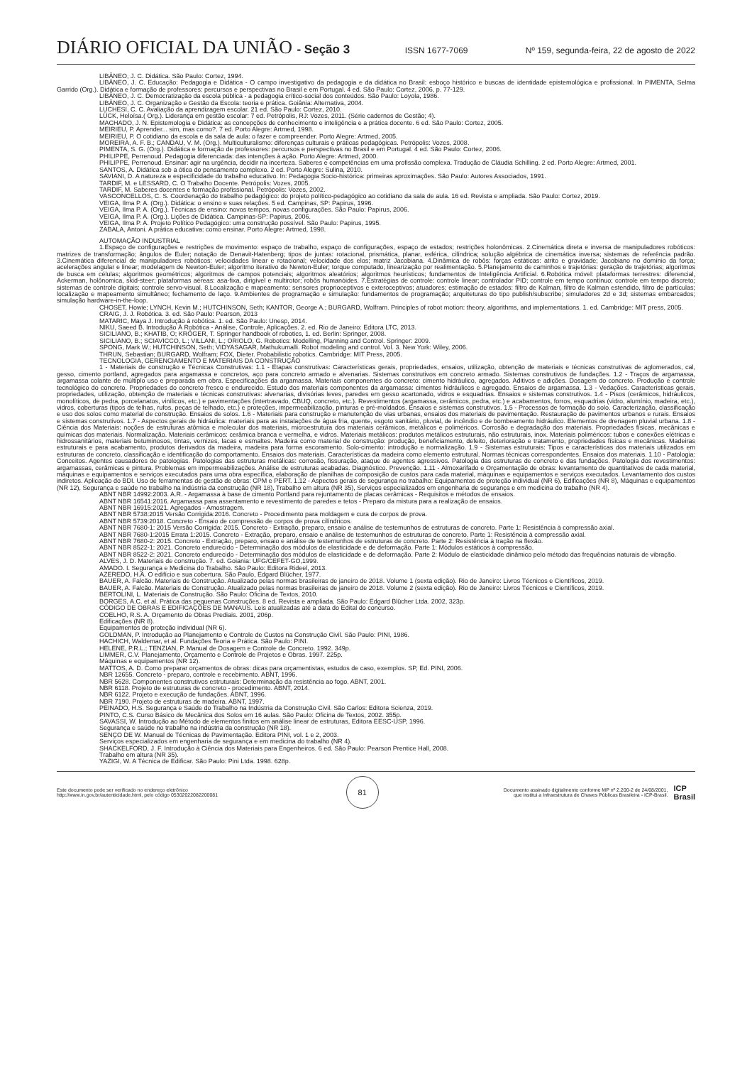DIÁRIO OFICIAL DA UNIÃO - Seção 3
ISSN 1677-7069 Nº 159, segunda-feira, 22 de agosto de 2022
LIBÂNEO, J. C. Didática. São Paulo: Cortez, 1994.
LIBÂNEO, J. C. Educação: Pedagogia e Didática - O campo investigativo da pedagogia e da didática no Brasil: esboço histórico e buscas de identidade epistemológica e profissional. In PIMENTA, Selma Garrido (Org.). Didática e formação de professores: percursos e perspectivas no Brasil e em Portugal. 4 ed. São Paulo: Cortez, 2006, p. 77-129.
LIBÂNEO, J. C. Democratização da escola pública - a pedagogia crítico-social dos conteúdos. São Paulo: Loyola, 1986.
LIBÂNEO, J. C. Organização e Gestão da Escola: teoria e prática. Goiânia: Alternativa, 2004.
LUCHESI, C. C. Avaliação da aprendizagem escolar. 21 ed. São Paulo: Cortez, 2010.
LÜCK, Heloísa.( Org.). Liderança em gestão escolar: 7 ed. Petrópolis, RJ: Vozes, 2011. (Série cadernos de Gestão; 4).
MACHADO, J. N. Epistemologia e Didática: as concepções de conhecimento e inteligência e a prática docente. 6 ed. São Paulo: Cortez, 2005.
MEIRIEU, P. Aprender... sim, mas como?. 7 ed. Porto Alegre: Artmed, 1998.
MEIRIEU, P. O cotidiano da escola e da sala de aula: o fazer e compreender. Porto Alegre: Artmed, 2005.
MOREIRA, A. F. B.; CANDAU, V. M. (Org.). Multiculturalismo: diferenças culturais e práticas pedagógicas. Petrópolis: Vozes, 2008.
PIMENTA, S. G. (Org.). Didática e formação de professores: percursos e perspectivas no Brasil e em Portugal. 4 ed. São Paulo: Cortez, 2006.
PHILIPPE, Perrenoud. Pedagogia diferenciada: das intenções à ação. Porto Alegre: Artmed, 2000.
PHILIPPE, Perrenoud. Ensinar: agir na urgência, decidir na incerteza. Saberes e competências em uma profissão complexa. Tradução de Cláudia Schilling. 2 ed. Porto Alegre: Artmed, 2001.
SANTOS, A. Didática sob a ótica do pensamento complexo. 2 ed. Porto Alegre: Sulina, 2010.
SAVIANI, D. A natureza e especificidade do trabalho educativo. In: Pedagogia Socio-histórica: primeiras aproximações. São Paulo: Autores Associados, 1991.
TARDIF, M. e LESSARD, C. O Trabalho Docente. Petrópolis: Vozes, 2005.
TARDIF, M. Saberes docentes e formação profissional. Petrópolis: Vozes, 2002.
VASCONCELLOS, C. S. Coordenação do trabalho pedagógico: do projeto político-pedagógico ao cotidiano da sala de aula. 16 ed. Revista e ampliada. São Paulo: Cortez, 2019.
VEIGA, Ilma P. A. (Org.). Didática: o ensino e suas relações. 5 ed. Campinas, SP: Papirus, 1996.
VEIGA, Ilma P. A. (Org.). Técnicas de ensino: novos tempos, novas configurações. São Paulo: Papirus, 2006.
VEIGA, Ilma P. A. (Org.). Lições de Didática. Campinas-SP: Papirus, 2006.
VEIGA, Ilma P. A. Projeto Político Pedagógico: uma construção possível. São Paulo: Papirus, 1995.
ZABALA, Antoni. A prática educativa: como ensinar. Porto Alegre: Artmed, 1998.
AUTOMAÇÃO INDUSTRIAL
1.Espaço de configurações e restrições de movimento: espaço de trabalho, espaço de configurações, espaço de estados; restrições holonômicas. 2.Cinemática direta e inversa de manipuladores robóticos: matrizes de transformação; ângulos de Euler; notação de Denavit-Hatenberg; tipos de juntas: rotacional, prismática, planar, esférica, cilíndrica; solução algébrica de cinemática inversa; sistemas de referência padrão. 3.Cinemática diferencial de manipuladores robóticos: velocidades linear e rotacional; velocidade dos elos; matriz Jacobiana. 4.Dinâmica de robôs: forças estáticas: atrito e gravidade; Jacobiano no domínio da força; acelerações angular e linear; modelagem de Newton-Euler; algoritmo iterativo de Newton-Euler; torque computado, linearização por realimentação. 5.Planejamento de caminhos e trajetórias: geração de trajetórias; algoritmos de busca em células; algoritmos geométricos; algoritmos de campos potenciais; algoritmos aleatórios; algoritmos heurísticos; fundamentos de Inteligência Artificial. 6.Robótica móvel: plataformas terrestres: diferencial, Ackerman, holônomica, skid-steer; plataformas aéreas: asa-fixa, dirigível e multirotor; robôs humanóides. 7.Estratégias de controle: controle linear; controlador PID; controle em tempo contínuo; controle em tempo discreto; sistemas de controle digitais; controle servo-visual. 8.Localização e mapeamento: sensores proprioceptivos e exteroceptivos; atuadores; estimação de estados: filtro de Kalman, filtro de Kalman estendido, filtro de partículas; localização e mapeamento simultâneo; fechamento de laço. 9.Ambientes de programação e simulação: fundamentos de programação; arquiteturas do tipo publish/subscribe; simuladores 2d e 3d; sistemas embarcados; simulação hardware-in-the-loop.
CHOSET, Howie; LYNCH, Kevin M.; HUTCHINSON, Seth; KANTOR, George A.; BURGARD, Wolfram. Principles of robot motion: theory, algorithms, and implementations. 1. ed. Cambridge: MIT press, 2005.
CRAIG, J. J. Robótica. 3. ed. São Paulo: Pearson, 2013
MATARIC, Maya J. Introdução à robótica. 1. ed. São Paulo: Unesp, 2014.
NIKU, Saeed B. Introdução À Robótica - Análise, Controle, Aplicações. 2. ed. Rio de Janeiro: Editora LTC, 2013.
SICILIANO, B.; KHATIB, O; KRÖGER, T. Springer handbook of robotics, 1. ed. Berlin: Springer, 2008.
SICILIANO, B.; SCIAVICCO, L.; VILLANI, L.; ORIOLO, G. Robotics: Modelling, Planning and Control. Springer: 2009.
SPONG, Mark W.; HUTCHINSON, Seth; VIDYASAGAR, Mathukumalli. Robot modeling and control. Vol. 3. New York: Wiley, 2006.
THRUN, Sebastian; BURGARD, Wolfram; FOX, Dieter. Probabilistic robotics. Cambridge: MIT Press, 2005.
TECNOLOGIA, GERENCIAMENTO E MATERIAIS DA CONSTRUÇÃO
1 - Materiais de construção e Técnicas Construtivas: 1.1 - Etapas construtivas: Características gerais, propriedades, ensaios, utilização, obtenção de materiais e técnicas construtivas de aglomerados, cal, gesso, cimento portland, agregados para argamassa e concretos, aço para concreto armado e alvenarias. Sistemas construtivos em concreto armado. Sistemas construtivos de fundações. 1.2 - Traços de argamassa, argamassa colante de múltiplo uso e preparada em obra. Especificações da argamassa. Materiais componentes do concreto: cimento hidráulico, agregados. Aditivos e adições. Dosagem do concreto. Produção e controle tecnológico do concreto. Propriedades do concreto fresco e endurecido. Estudo dos materiais componentes da argamassa: cimentos hidráulicos e agregado. Ensaios de argamassa. 1.3 - Vedações. Características gerais, propriedades, utilização, obtenção de materiais e técnicas construtivas: alvenarias, divisórias leves, paredes em gesso acartonado, vidros e esquadrias. Ensaios e sistemas construtivos. 1.4 - Pisos (cerâmicos, hidráulicos, monolíticos, de pedra, porcelanatos, vinílicos, etc.) e pavimentações (intertravado, CBUQ, concreto, etc.). Revestimentos (argamassa, cerâmicos, pedra, etc.) e acabamentos, forros, esquadrias (vidro, alumínio, madeira, etc.), vidros, coberturas (tipos de telhas, rufos, peças de telhado, etc.) e proteções, impermeabilização, pinturas e pré-moldados. Ensaios e sistemas construtivos. 1.5 - Processos de formação do solo. Caracterização, classificação e uso dos solos como material de construção. Ensaios de solos. 1.6 - Materiais para construção e manutenção de vias urbanas, ensaios dos materiais de pavimentação. Restauração de pavimentos urbanos e rurais. Ensaios e sistemas construtivos. 1.7 - Aspectos gerais de hidráulica: materiais para as instalações de água fria, quente, esgoto sanitário, pluvial, de incêndio e de bombeamento hidráulico. Elementos de drenagem pluvial urbana. 1.8 - Ciência dos Materiais: noções de estruturas atômica e molecular dos materiais, microestrutura dos materiais cerâmicos, metálicos e poliméricos. Corrosão e degradação dos materiais. Propriedades físicas, mecânicas e químicas dos materiais. Normalização. Materiais cerâmicos: cerâmica branca e vermelha, e vidros. Materiais metálicos: produtos metálicos estruturais, não estruturais, inox. Materiais poliméricos: tubos e conexões elétricas e hidrossanitários, materiais betuminosos, tintas, vernizes, lacas e esmaltes. Madeira como material de construção: produção, beneficiamento, defeito, deterioração e tratamento, propriedades físicas e mecânicas. Madeiras estruturais e para acabamento, produtos derivados da madeira, madeira para forma escoramento. Solo-cimento: introdução e normalização. 1.9 - Sistemas estruturais: Tipos e características dos materiais utilizados em estruturas de concreto, classificação e identificação do comportamento. Ensaios dos materiais. Características da madeira como elemento estrutural. Normas técnicas correspondentes. Ensaios dos materiais. 1.10 - Patologia: Conceitos. Agentes causadores de patologias. Patologias das estruturas metálicas: corrosão, fissuração, ataque de agentes agressivos. Patologia das estruturas de concreto e das fundações. Patologia dos revestimentos: argamassas, cerâmicas e pintura. Problemas em impermeabilizações. Análise de estruturas acabadas. Diagnóstico. Prevenção. 1.11 - Almoxarifado e Orçamentação de obras: levantamento de quantitativos de cada material, máquinas e equipamentos e serviços executados para uma obra específica, elaboração de planilhas de composição de custos para cada material, máquinas e equipamentos e serviços executados. Levantamento dos custos indiretos. Aplicação do BDI. Uso de ferramentas de gestão de obras: CPM e PERT. 1.12 - Aspectos gerais de segurança no trabalho: Equipamentos de proteção individual (NR 6), Edificações (NR 8), Máquinas e equipamentos (NR 12), Segurança e saúde no trabalho na indústria da construção (NR 18), Trabalho em altura (NR 35), Serviços especializados em engenharia de segurança e em medicina do trabalho (NR 4).
ABNT NBR 14992:2003. A.R. - Argamassa à base de cimento Portland para rejuntamento de placas cerâmicas - Requisitos e métodos de ensaios.
ABNT NBR 16541:2016. Argamassa para assentamento e revestimento de paredes e tetos - Preparo da mistura para a realização de ensaios.
ABNT NBR 16915:2021. Agregados - Amostragem.
ABNT NBR 5738:2015 Versão Corrigida:2016. Concreto - Procedimento para moldagem e cura de corpos de prova.
ABNT NBR 5739:2018. Concreto - Ensaio de compressão de corpos de prova cilíndricos.
ABNT NBR 7680-1: 2015 Versão Corrigida: 2015. Concreto - Extração, preparo, ensaio e análise de testemunhos de estruturas de concreto. Parte 1: Resistência à compressão axial.
ABNT NBR 7680-1:2015 Errata 1:2015. Concreto - Extração, preparo, ensaio e análise de testemunhos de estruturas de concreto. Parte 1: Resistência à compressão axial.
ABNT NBR 7680-2: 2015. Concreto - Extração, preparo, ensaio e análise de testemunhos de estruturas de concreto. Parte 2: Resistência à tração na flexão.
ABNT NBR 8522-1: 2021. Concreto endurecido - Determinação dos módulos de elasticidade e de deformação. Parte 1: Módulos estáticos à compressão.
ABNT NBR 8522-2: 2021. Concreto endurecido - Determinação dos módulos de elasticidade e de deformação. Parte 2: Módulo de elasticidade dinâmico pelo método das frequências naturais de vibração.
ALVES, J. D. Materiais de construção. 7. ed. Goiania: UFG/CEFET-GO,1999.
AMADO. I. Segurança e Medicina do Trabalho. São Paulo: Editora Rideel, 2013.
AZEREDO, H.A. O edifício e sua cobertura. São Paulo, Edgard Blücher, 1977.
BAUER, A. Falcão. Materiais de Construção. Atualizado pelas normas brasileiras de janeiro de 2018. Volume 1 (sexta edição). Rio de Janeiro: Livros Técnicos e Científicos, 2019.
BAUER, A. Falcão. Materiais de Construção. Atualizado pelas normas brasileiras de janeiro de 2018. Volume 2 (sexta edição). Rio de Janeiro: Livros Técnicos e Científicos, 2019.
BERTOLINI, L. Materiais de Construção. São Paulo: Oficina de Textos, 2010.
BORGES, A.C. et al. Prática das pequenas Construções. 8 ed. Revista e ampliada. São Paulo: Edgard Blücher Ltda. 2002, 323p.
CÓDIGO DE OBRAS E EDIFICAÇÕES DE MANAUS. Leis atualizadas até a data do Edital do concurso.
COELHO, R.S. A. Orçamento de Obras Prediais. 2001, 206p.
Edificações (NR 8).
Equipamentos de proteção individual (NR 6).
GOLDMAN, P. Introdução ao Planejamento e Controle de Custos na Construção Civil. São Paulo: PINI, 1986.
HACHICH, Waldemar, et al. Fundações Teoria e Prática. São Paulo: PINI.
HELENE, P.R.L.; TENZIAN, P. Manual de Dosagem e Controle de Concreto. 1992. 349p.
LIMMER, C.V. Planejamento, Orçamento e Controle de Projetos e Obras. 1997. 225p.
Máquinas e equipamentos (NR 12).
MATTOS, A. D. Como preparar orçamentos de obras: dicas para orçamentistas, estudos de caso, exemplos. SP, Ed. PINI, 2006.
NBR 12655. Concreto - preparo, controle e recebimento. ABNT, 1996.
NBR 5628. Componentes construtivos estruturais: Determinação da resistência ao fogo. ABNT, 2001.
NBR 6118. Projeto de estruturas de concreto - procedimento. ABNT, 2014.
NBR 6122. Projeto e execução de fundações. ABNT, 1996.
NBR 7190. Projeto de estruturas de madeira. ABNT, 1997.
PEINADO, H.S. Segurança e Saúde do Trabalho na Indústria da Construção Civil. São Carlos: Editora Scienza, 2019.
PINTO, C.S. Curso Básico de Mecânica dos Solos em 16 aulas. São Paulo: Oficina de Textos, 2002. 355p.
SAVASSI, W. Introdução ao Método de elementos finitos em análise linear de estruturas, Editora EESC-USP, 1996.
Segurança e saúde no trabalho na indústria da construção (NR 18).
SENÇO DE W. Manual de Técnicas de Pavimentação. Editora PINI, vol. 1 e 2, 2003.
Serviços especializados em engenharia de segurança e em medicina do trabalho (NR 4).
SHACKELFORD, J. F. Introdução à Ciência dos Materiais para Engenheiros. 6 ed. São Paulo: Pearson Prentice Hall, 2008.
Trabalho em altura (NR 35).
YAZIGI, W. A Técnica de Edificar. São Paulo: Pini Ltda. 1998. 628p.
Este documento pode ser verificado no endereço eletrônico
http://www.in.gov.br/autenticidade.html, pelo código 05302022082200081
81
Documento assinado digitalmente conforme MP nº 2.200-2 de 24/08/2001,
que institui a Infraestrutura de Chaves Públicas Brasileira - ICP-Brasil.
ICP
Brasil